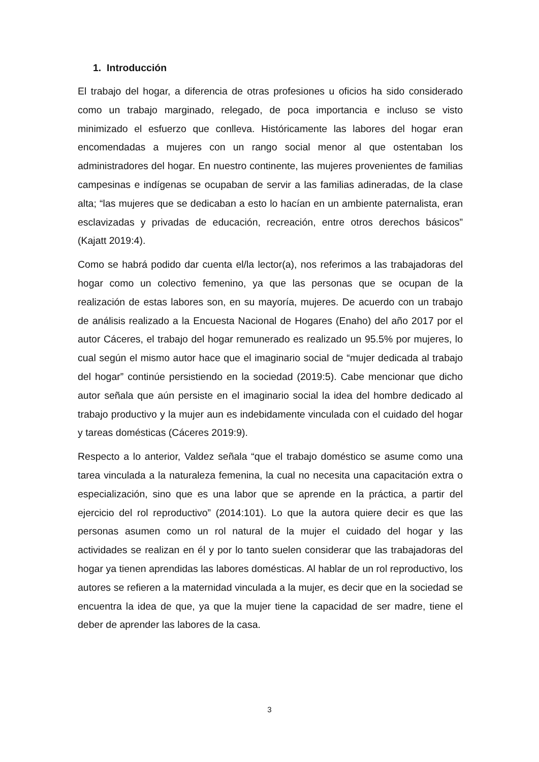1. Introducción
El trabajo del hogar, a diferencia de otras profesiones u oficios ha sido considerado como un trabajo marginado, relegado, de poca importancia e incluso se visto minimizado el esfuerzo que conlleva. Históricamente las labores del hogar eran encomendadas a mujeres con un rango social menor al que ostentaban los administradores del hogar. En nuestro continente, las mujeres provenientes de familias campesinas e indígenas se ocupaban de servir a las familias adineradas, de la clase alta; “las mujeres que se dedicaban a esto lo hacían en un ambiente paternalista, eran esclavizadas y privadas de educación, recreación, entre otros derechos básicos” (Kajatt 2019:4).
Como se habrá podido dar cuenta el/la lector(a), nos referimos a las trabajadoras del hogar como un colectivo femenino, ya que las personas que se ocupan de la realización de estas labores son, en su mayoría, mujeres. De acuerdo con un trabajo de análisis realizado a la Encuesta Nacional de Hogares (Enaho) del año 2017 por el autor Cáceres, el trabajo del hogar remunerado es realizado un 95.5% por mujeres, lo cual según el mismo autor hace que el imaginario social de “mujer dedicada al trabajo del hogar” continúe persistiendo en la sociedad (2019:5). Cabe mencionar que dicho autor señala que aún persiste en el imaginario social la idea del hombre dedicado al trabajo productivo y la mujer aun es indebidamente vinculada con el cuidado del hogar y tareas domésticas (Cáceres 2019:9).
Respecto a lo anterior, Valdez señala “que el trabajo doméstico se asume como una tarea vinculada a la naturaleza femenina, la cual no necesita una capacitación extra o especialización, sino que es una labor que se aprende en la práctica, a partir del ejercicio del rol reproductivo” (2014:101). Lo que la autora quiere decir es que las personas asumen como un rol natural de la mujer el cuidado del hogar y las actividades se realizan en él y por lo tanto suelen considerar que las trabajadoras del hogar ya tienen aprendidas las labores domésticas. Al hablar de un rol reproductivo, los autores se refieren a la maternidad vinculada a la mujer, es decir que en la sociedad se encuentra la idea de que, ya que la mujer tiene la capacidad de ser madre, tiene el deber de aprender las labores de la casa.
3